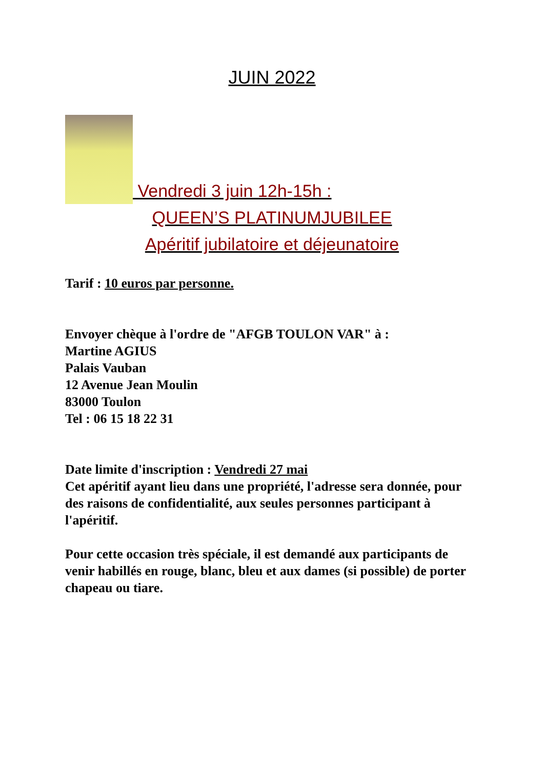JUIN 2022
Vendredi 3 juin 12h-15h :
QUEEN’S PLATINUMJUBILEE
Apéritif jubilatoire et déjeunatoire
Tarif : 10 euros par personne.
Envoyer chèque à l'ordre de "AFGB TOULON VAR" à :
Martine AGIUS
Palais Vauban
12 Avenue Jean Moulin
83000 Toulon
Tel : 06 15 18 22 31
Date limite d'inscription : Vendredi 27 mai
Cet apéritif ayant lieu dans une propriété, l'adresse sera donnée, pour des raisons de confidentialité, aux seules personnes participant à l'apéritif.
Pour cette occasion très spéciale, il est demandé aux participants de venir habillés en rouge, blanc, bleu et aux dames (si possible) de porter chapeau ou tiare.